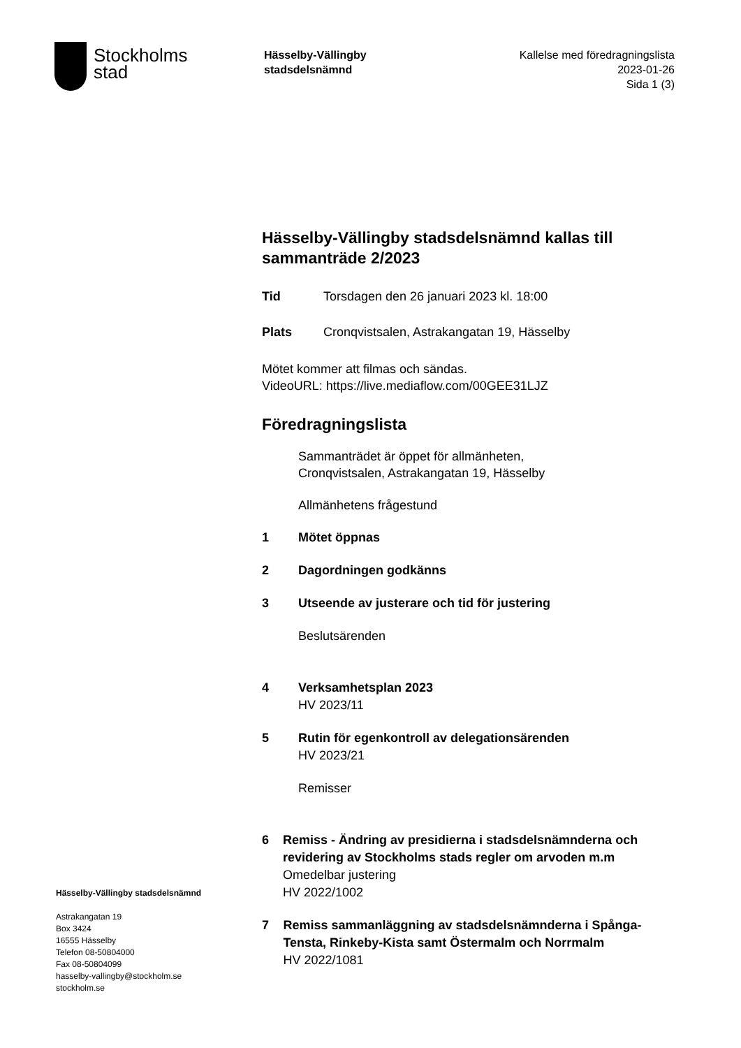Stockholms
stad
Hässelby-Vällingby
stadsdelsnämnd
Kallelse med föredragningslista
2023-01-26
Sida 1 (3)
Hässelby-Vällingby stadsdelsnämnd kallas till sammanträde 2/2023
Tid Torsdagen den 26 januari 2023 kl. 18:00
Plats Cronqvistsalen, Astrakangatan 19, Hässelby
Mötet kommer att filmas och sändas.
VideoURL: https://live.mediaflow.com/00GEE31LJZ
Föredragningslista
Sammanträdet är öppet för allmänheten,
Cronqvistsalen, Astrakangatan 19, Hässelby
Allmänhetens frågestund
1 Mötet öppnas
2 Dagordningen godkänns
3 Utseende av justerare och tid för justering
Beslutsärenden
4 Verksamhetsplan 2023
HV 2023/11
5 Rutin för egenkontroll av delegationsärenden
HV 2023/21
Remisser
6 Remiss - Ändring av presidierna i stadsdelsnämnderna och revidering av Stockholms stads regler om arvoden m.m
Omedelbar justering
HV 2022/1002
7 Remiss sammanläggning av stadsdelsnämnderna i Spånga-Tensta, Rinkeby-Kista samt Östermalm och Norrmalm
HV 2022/1081
Hässelby-Vällingby stadsdelsnämnd
Astrakangatan 19
Box 3424
16555 Hässelby
Telefon 08-50804000
Fax 08-50804099
hasselby-vallingby@stockholm.se
stockholm.se